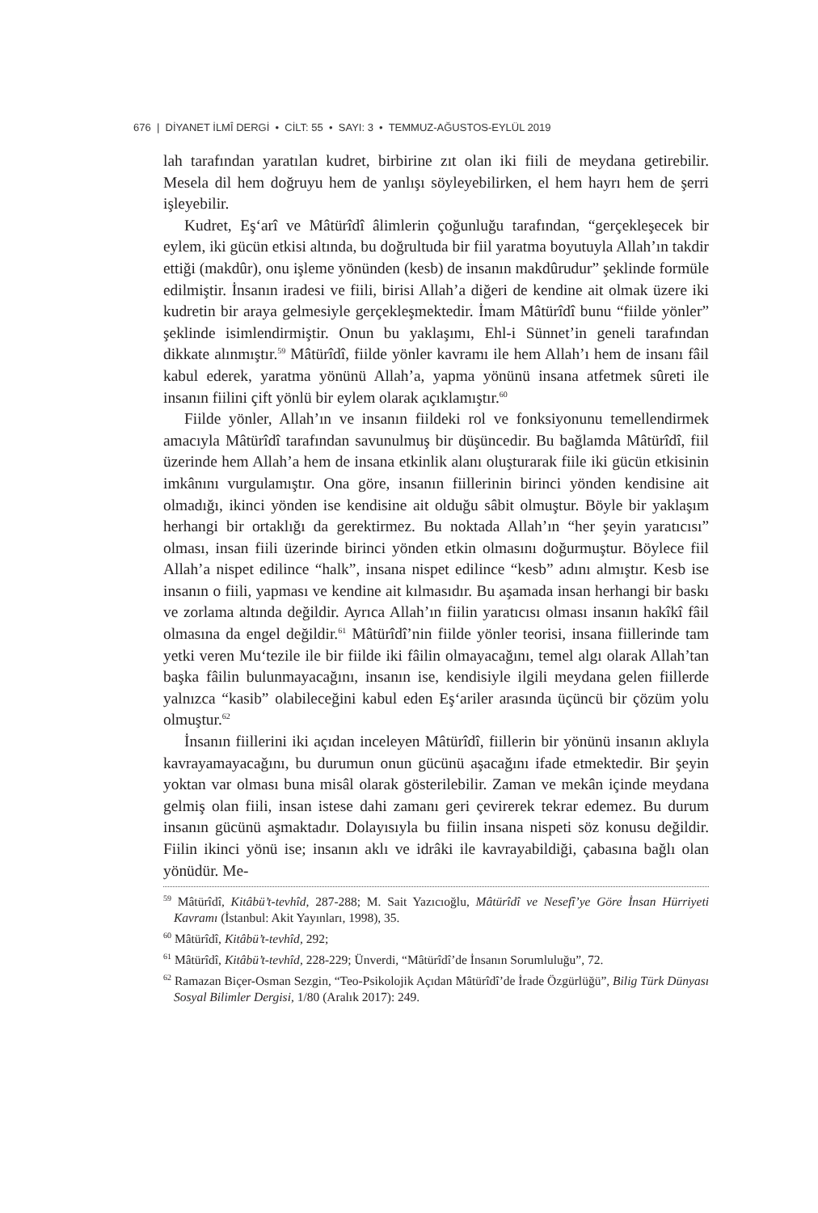676 | DİYANET İLMÎ DERGİ • CİLT: 55 • SAYI: 3 • TEMMUZ-AĞUSTOS-EYLÜL 2019
lah tarafından yaratılan kudret, birbirine zıt olan iki fiili de meydana getirebilir. Mesela dil hem doğruyu hem de yanlışı söyleyebilirken, el hem hayrı hem de şerri işleyebilir.
Kudret, Eş‘arî ve Mâtürîdî âlimlerin çoğunluğu tarafından, “gerçekleşecek bir eylem, iki gücün etkisi altında, bu doğrultuda bir fiil yaratma boyutuyla Allah’ın takdir ettiği (makdûr), onu işleme yönünden (kesb) de insanın makdûrudur” şeklinde formüle edilmiştir. İnsanın iradesi ve fiili, birisi Allah’a diğeri de kendine ait olmak üzere iki kudretin bir araya gelmesiyle gerçekleşmektedir. İmam Mâtürîdî bunu “fiilde yönler” şeklinde isimlendirmiştir. Onun bu yaklaşımı, Ehl-i Sünnet’in geneli tarafından dikkate alınmıştır.<sup>59</sup> Mâtürîdî, fiilde yönler kavramı ile hem Allah’ı hem de insanı fâil kabul ederek, yaratma yönünü Allah’a, yapma yönünü insana atfetmek sûreti ile insanın fiilini çift yönlü bir eylem olarak açıklamıştır.<sup>60</sup>
Fiilde yönler, Allah’ın ve insanın fiildeki rol ve fonksiyonunu temellendirmek amacıyla Mâtürîdî tarafından savunulmuş bir düşüncedir. Bu bağlamda Mâtürîdî, fiil üzerinde hem Allah’a hem de insana etkinlik alanı oluşturarak fiile iki gücün etkisinin imkânını vurgulamıştır. Ona göre, insanın fiillerinin birinci yönden kendisine ait olmadığı, ikinci yönden ise kendisine ait olduğu sâbit olmuştur. Böyle bir yaklaşım herhangi bir ortaklığı da gerektirmez. Bu noktada Allah’ın “her şeyin yaratıcısı” olması, insan fiili üzerinde birinci yönden etkin olmasını doğurmuştur. Böylece fiil Allah’a nispet edilince “halk”, insana nispet edilince “kesb” adını almıştır. Kesb ise insanın o fiili, yapması ve kendine ait kılmasıdır. Bu aşamada insan herhangi bir baskı ve zorlama altında değildir. Ayrıca Allah’ın fiilin yaratıcısı olması insanın hakîkî fâil olmasına da engel değildir.<sup>61</sup> Mâtürîdî’nin fiilde yönler teorisi, insana fiillerinde tam yetki veren Mu‘tezile ile bir fiilde iki fâilin olmayacağını, temel algı olarak Allah’tan başka fâilin bulunmayacağını, insanın ise, kendisiyle ilgili meydana gelen fiillerde yalnızca “kasib” olabileceğini kabul eden Eş‘ariler arasında üçüncü bir çözüm yolu olmuştur.<sup>62</sup>
İnsanın fiillerini iki açıdan inceleyen Mâtürîdî, fiillerin bir yönünü insanın aklıyla kavrayamayacağını, bu durumun onun gücünü aşacağını ifade etmektedir. Bir şeyin yoktan var olması buna misâl olarak gösterilebilir. Zaman ve mekân içinde meydana gelmiş olan fiili, insan istese dahi zamanı geri çevirerek tekrar edemez. Bu durum insanın gücünü aşmaktadır. Dolayısıyla bu fiilin insana nispeti söz konusu değildir. Fiilin ikinci yönü ise; insanın aklı ve idrâki ile kavrayabildiği, çabasına bağlı olan yönüdür. Me-
<sup>59</sup> Mâtürîdî, Kitâbü’t-tevhîd, 287-288; M. Sait Yazıcıoğlu, Mâtürîdî ve Nesefî’ye Göre İnsan Hürriyeti Kavramı (İstanbul: Akit Yayınları, 1998), 35.
<sup>60</sup> Mâtürîdî, Kitâbü’t-tevhîd, 292;
<sup>61</sup> Mâtürîdî, Kitâbü’t-tevhîd, 228-229; Ünverdi, “Mâtürîdî’de İnsanın Sorumluluğu”, 72.
<sup>62</sup> Ramazan Biçer-Osman Sezgin, “Teo-Psikolojik Açıdan Mâtürîdî’de İrade Özgürlüğü”, Bilig Türk Dünyası Sosyal Bilimler Dergisi, 1/80 (Aralık 2017): 249.